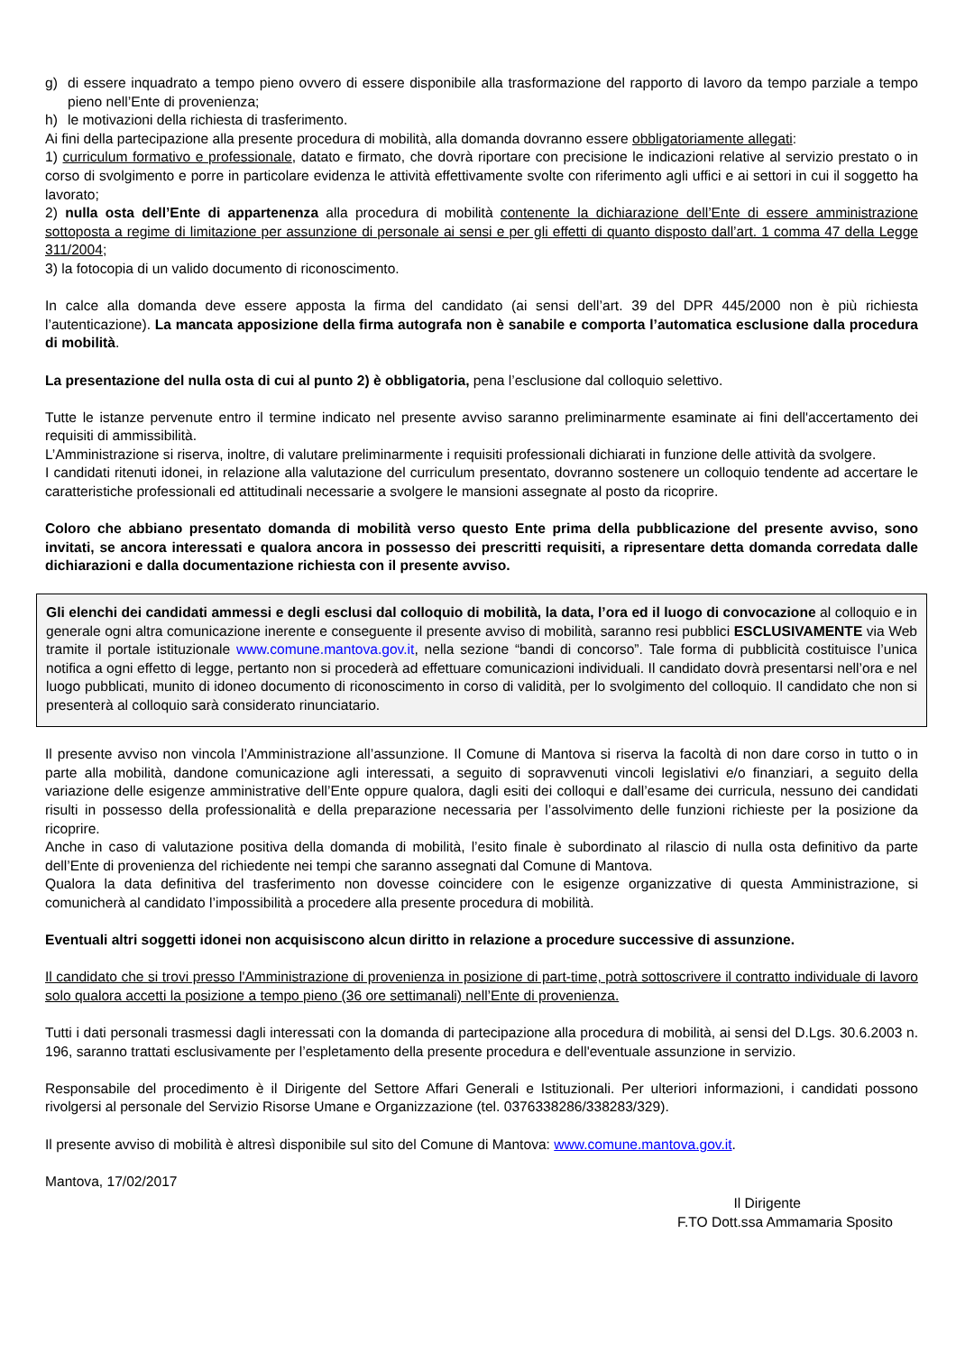g) di essere inquadrato a tempo pieno ovvero di essere disponibile alla trasformazione del rapporto di lavoro da tempo parziale a tempo pieno nell’Ente di provenienza;
h) le motivazioni della richiesta di trasferimento.
Ai fini della partecipazione alla presente procedura di mobilità, alla domanda dovranno essere obbligatoriamente allegati:
1) curriculum formativo e professionale, datato e firmato, che dovrà riportare con precisione le indicazioni relative al servizio prestato o in corso di svolgimento e porre in particolare evidenza le attività effettivamente svolte con riferimento agli uffici e ai settori in cui il soggetto ha lavorato;
2) nulla osta dell’Ente di appartenenza alla procedura di mobilità contenente la dichiarazione dell’Ente di essere amministrazione sottoposta a regime di limitazione per assunzione di personale ai sensi e per gli effetti di quanto disposto dall’art. 1 comma 47 della Legge 311/2004;
3) la fotocopia di un valido documento di riconoscimento.
In calce alla domanda deve essere apposta la firma del candidato (ai sensi dell’art. 39 del DPR 445/2000 non è più richiesta l’autenticazione). La mancata apposizione della firma autografa non è sanabile e comporta l’automatica esclusione dalla procedura di mobilità.
La presentazione del nulla osta di cui al punto 2) è obbligatoria, pena l’esclusione dal colloquio selettivo.
Tutte le istanze pervenute entro il termine indicato nel presente avviso saranno preliminarmente esaminate ai fini dell'accertamento dei requisiti di ammissibilità.
L’Amministrazione si riserva, inoltre, di valutare preliminarmente i requisiti professionali dichiarati in funzione delle attività da svolgere.
I candidati ritenuti idonei, in relazione alla valutazione del curriculum presentato, dovranno sostenere un colloquio tendente ad accertare le caratteristiche professionali ed attitudinali necessarie a svolgere le mansioni assegnate al posto da ricoprire.
Coloro che abbiano presentato domanda di mobilità verso questo Ente prima della pubblicazione del presente avviso, sono invitati, se ancora interessati e qualora ancora in possesso dei prescritti requisiti, a ripresentare detta domanda corredata dalle dichiarazioni e dalla documentazione richiesta con il presente avviso.
Gli elenchi dei candidati ammessi e degli esclusi dal colloquio di mobilità, la data, l’ora ed il luogo di convocazione al colloquio e in generale ogni altra comunicazione inerente e conseguente il presente avviso di mobilità, saranno resi pubblici ESCLUSIVAMENTE via Web tramite il portale istituzionale www.comune.mantova.gov.it, nella sezione “bandi di concorso”. Tale forma di pubblicità costituisce l’unica notifica a ogni effetto di legge, pertanto non si procederà ad effettuare comunicazioni individuali. Il candidato dovrà presentarsi nell’ora e nel luogo pubblicati, munito di idoneo documento di riconoscimento in corso di validità, per lo svolgimento del colloquio. Il candidato che non si presenterà al colloquio sarà considerato rinunciatario.
Il presente avviso non vincola l’Amministrazione all’assunzione. Il Comune di Mantova si riserva la facoltà di non dare corso in tutto o in parte alla mobilità, dandone comunicazione agli interessati, a seguito di sopravvenuti vincoli legislativi e/o finanziari, a seguito della variazione delle esigenze amministrative dell’Ente oppure qualora, dagli esiti dei colloqui e dall’esame dei curricula, nessuno dei candidati risulti in possesso della professionalità e della preparazione necessaria per l’assolvimento delle funzioni richieste per la posizione da ricoprire.
Anche in caso di valutazione positiva della domanda di mobilità, l’esito finale è subordinato al rilascio di nulla osta definitivo da parte dell’Ente di provenienza del richiedente nei tempi che saranno assegnati dal Comune di Mantova.
Qualora la data definitiva del trasferimento non dovesse coincidere con le esigenze organizzative di questa Amministrazione, si comunicherà al candidato l’impossibilità a procedere alla presente procedura di mobilità.
Eventuali altri soggetti idonei non acquisiscono alcun diritto in relazione a procedure successive di assunzione.
Il candidato che si trovi presso l'Amministrazione di provenienza in posizione di part-time, potrà sottoscrivere il contratto individuale di lavoro solo qualora accetti la posizione a tempo pieno (36 ore settimanali) nell’Ente di provenienza.
Tutti i dati personali trasmessi dagli interessati con la domanda di partecipazione alla procedura di mobilità, ai sensi del D.Lgs. 30.6.2003 n. 196, saranno trattati esclusivamente per l’espletamento della presente procedura e dell'eventuale assunzione in servizio.
Responsabile del procedimento è il Dirigente del Settore Affari Generali e Istituzionali. Per ulteriori informazioni, i candidati possono rivolgersi al personale del Servizio Risorse Umane e Organizzazione (tel. 0376338286/338283/329).
Il presente avviso di mobilità è altresì disponibile sul sito del Comune di Mantova: www.comune.mantova.gov.it.
Mantova, 17/02/2017
Il Dirigente
F.TO Dott.ssa Ammamaria Sposito